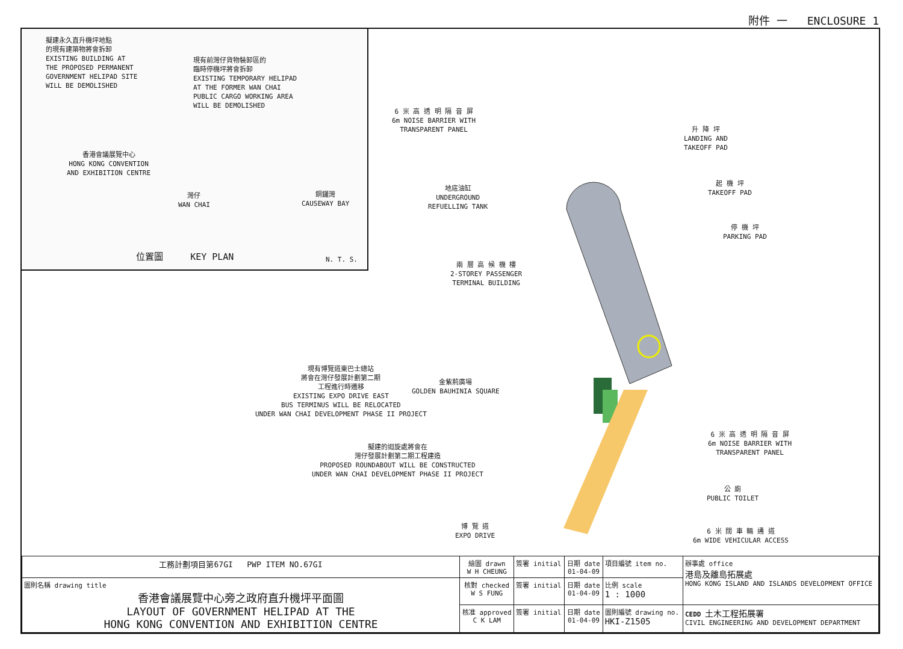附件 一 ENCLOSURE 1
擬建永久直升機坪地點
的現有建築物將會拆卸
EXISTING BUILDING AT
THE PROPOSED PERMANENT
GOVERNMENT HELIPAD SITE
WILL BE DEMOLISHED
現有前灣仔貨物裝卸區的
臨時停機坪將會拆卸
EXISTING TEMPORARY HELIPAD
AT THE FORMER WAN CHAI
PUBLIC CARGO WORKING AREA
WILL BE DEMOLISHED
香港會議展覽中心
HONG KONG CONVENTION
AND EXHIBITION CENTRE
灣仔
WAN CHAI
銅鑼灣
CAUSEWAY BAY
位置圖 KEY PLAN N. T. S.
6 米 高 透 明 隔 音 屏
6m NOISE BARRIER WITH
TRANSPARENT PANEL
升 降 坪
LANDING AND
TAKEOFF PAD
起 機 坪
TAKEOFF PAD
停 機 坪
PARKING PAD
地底油缸
UNDERGROUND
REFUELLING TANK
兩 層 高 候 機 樓
2-STOREY PASSENGER
TERMINAL BUILDING
現有博覽道東巴士總站
將會在灣仔發展計劃第二期
工程進行時遷移
EXISTING EXPO DRIVE EAST
BUS TERMINUS WILL BE RELOCATED
UNDER WAN CHAI DEVELOPMENT PHASE II PROJECT
金紫荊廣場
GOLDEN BAUHINIA SQUARE
6 米 高 透 明 隔 音 屏
6m NOISE BARRIER WITH
TRANSPARENT PANEL
擬建的迴旋處將會在
灣仔發展計劃第二期工程建造
PROPOSED ROUNDABOUT WILL BE CONSTRUCTED
UNDER WAN CHAI DEVELOPMENT PHASE II PROJECT
公 廁
PUBLIC TOILET
博 覽 道
EXPO DRIVE
6 米 闊 車 輛 通 道
6m WIDE VEHICULAR ACCESS
| 工務計劃項目第67GI PWP ITEM NO.67GI | 繪圖 drawn W H CHEUNG | 簽署 initial | 日期 date 01-04-09 | 項目編號 item no. | 辦事處 office 港島及離島拓展處 HONG KONG ISLAND AND ISLANDS DEVELOPMENT OFFICE |
| 圖則名稱 drawing title 香港會議展覽中心旁之政府直升機坪平面圖 LAYOUT OF GOVERNMENT HELIPAD AT THE HONG KONG CONVENTION AND EXHIBITION CENTRE | 核對 checked W S FUNG | 簽署 initial | 日期 date 01-04-09 | 比例 scale 1 : 1000 | |
| | 核准 approved C K LAM | 簽署 initial | 日期 date 01-04-09 | 圖則編號 drawing no. HKI-Z1505 | CEDD 土木工程拓展署 CIVIL ENGINEERING AND DEVELOPMENT DEPARTMENT |